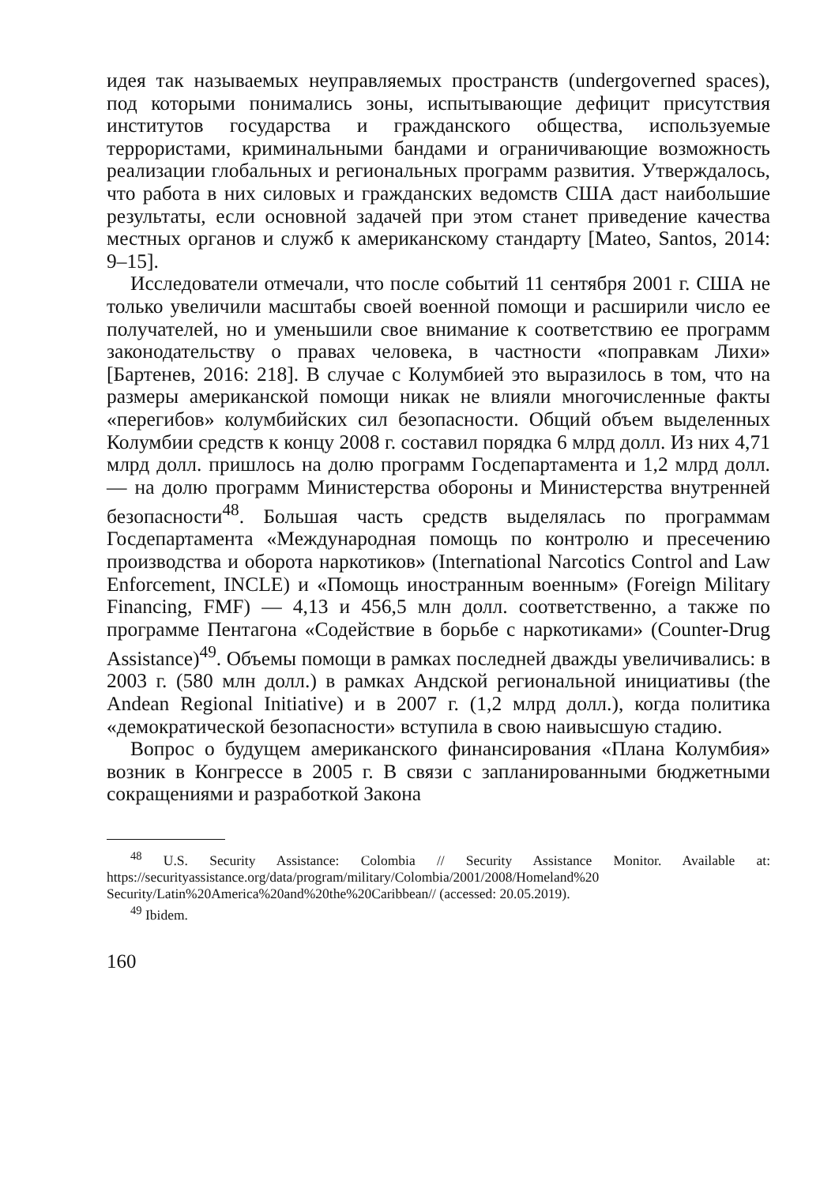идея так называемых неуправляемых пространств (undergoverned spaces), под которыми понимались зоны, испытывающие дефицит присутствия институтов государства и гражданского общества, используемые террористами, криминальными бандами и ограничивающие возможность реализации глобальных и региональных программ развития. Утверждалось, что работа в них силовых и гражданских ведомств США даст наибольшие результаты, если основной задачей при этом станет приведение качества местных органов и служб к американскому стандарту [Mateo, Santos, 2014: 9–15].
Исследователи отмечали, что после событий 11 сентября 2001 г. США не только увеличили масштабы своей военной помощи и расширили число ее получателей, но и уменьшили свое внимание к соответствию ее программ законодательству о правах человека, в частности «поправкам Лихи» [Бартенев, 2016: 218]. В случае с Колумбией это выразилось в том, что на размеры американской помощи никак не влияли многочисленные факты «перегибов» колумбийских сил безопасности. Общий объем выделенных Колумбии средств к концу 2008 г. составил порядка 6 млрд долл. Из них 4,71 млрд долл. пришлось на долю программ Госдепартамента и 1,2 млрд долл. — на долю программ Министерства обороны и Министерства внутренней безопасности<sup>48</sup>. Большая часть средств выделялась по программам Госдепартамента «Международная помощь по контролю и пресечению производства и оборота наркотиков» (International Narcotics Control and Law Enforcement, INCLE) и «Помощь иностранным военным» (Foreign Military Financing, FMF) — 4,13 и 456,5 млн долл. соответственно, а также по программе Пентагона «Содействие в борьбе с наркотиками» (Counter-Drug Assistance)<sup>49</sup>. Объемы помощи в рамках последней дважды увеличивались: в 2003 г. (580 млн долл.) в рамках Андской региональной инициативы (the Andean Regional Initiative) и в 2007 г. (1,2 млрд долл.), когда политика «демократической безопасности» вступила в свою наивысшую стадию.
Вопрос о будущем американского финансирования «Плана Колумбия» возник в Конгрессе в 2005 г. В связи с запланированными бюджетными сокращениями и разработкой Закона
<sup>48</sup> U.S. Security Assistance: Colombia // Security Assistance Monitor. Available at: https://securityassistance.org/data/program/military/Colombia/2001/2008/Homeland%20 Security/Latin%20America%20and%20the%20Caribbean// (accessed: 20.05.2019).
<sup>49</sup> Ibidem.
160